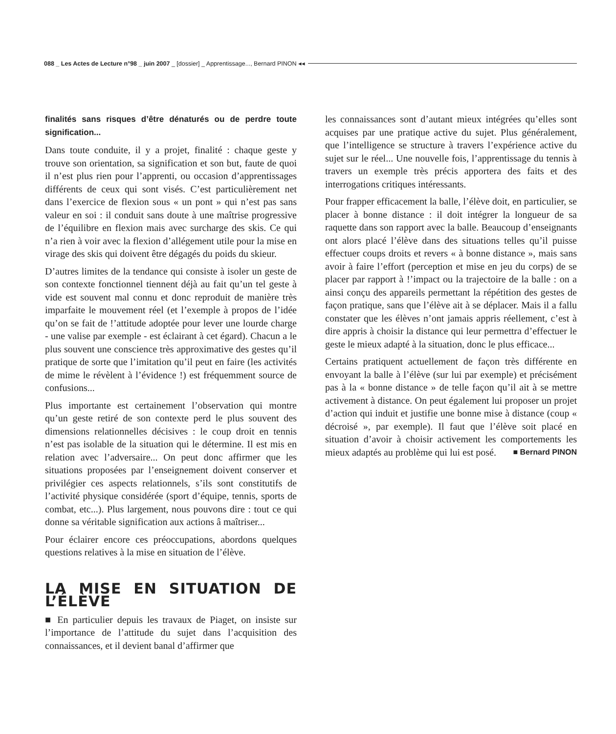088 _ Les Actes de Lecture n°98 _ juin 2007 _ [dossier] _ Apprentissage..., Bernard PINON ◂◂
finalités sans risques d’être dénaturés ou de perdre toute signification...
Dans toute conduite, il y a projet, finalité : chaque geste y trouve son orientation, sa signification et son but, faute de quoi il n’est plus rien pour l’apprenti, ou occasion d’apprentissages différents de ceux qui sont visés. C’est particulièrement net dans l’exercice de flexion sous « un pont » qui n’est pas sans valeur en soi : il conduit sans doute à une maîtrise progressive de l’équilibre en flexion mais avec surcharge des skis. Ce qui n’a rien à voir avec la flexion d’allégement utile pour la mise en virage des skis qui doivent être dégagés du poids du skieur.
D’autres limites de la tendance qui consiste à isoler un geste de son contexte fonctionnel tiennent déjà au fait qu’un tel geste à vide est souvent mal connu et donc reproduit de manière très imparfaite le mouvement réel (et l’exemple à propos de l’idée qu’on se fait de !’attitude adoptée pour lever une lourde charge - une valise par exemple - est éclairant à cet égard). Chacun a le plus souvent une conscience très approximative des gestes qu’il pratique de sorte que l’imitation qu’il peut en faire (les activités de mime le révèlent à l’évidence !) est fréquemment source de confusions...
Plus importante est certainement l’observation qui montre qu’un geste retiré de son contexte perd le plus souvent des dimensions relationnelles décisives : le coup droit en tennis n’est pas isolable de la situation qui le détermine. Il est mis en relation avec l’adversaire... On peut donc affirmer que les situations proposées par l’enseignement doivent conserver et privilégier ces aspects relationnels, s’ils sont constitutifs de l’activité physique considérée (sport d’équipe, tennis, sports de combat, etc...). Plus largement, nous pouvons dire : tout ce qui donne sa véritable signification aux actions â maîtriser...
Pour éclairer encore ces préoccupations, abordons quelques questions relatives à la mise en situation de l’élève.
LA MISE EN SITUATION DE L’ÉLÈVE
■ En particulier depuis les travaux de Piaget, on insiste sur l’importance de l’attitude du sujet dans l’acquisition des connaissances, et il devient banal d’affirmer que
les connaissances sont d’autant mieux intégrées qu’elles sont acquises par une pratique active du sujet. Plus généralement, que l’intelligence se structure à travers l’expérience active du sujet sur le réel... Une nouvelle fois, l’apprentissage du tennis à travers un exemple très précis apportera des faits et des interrogations critiques intéressants.
Pour frapper efficacement la balle, l’élève doit, en particulier, se placer à bonne distance : il doit intégrer la longueur de sa raquette dans son rapport avec la balle. Beaucoup d’enseignants ont alors placé l’élève dans des situations telles qu’il puisse effectuer coups droits et revers « à bonne distance », mais sans avoir à faire l’effort (perception et mise en jeu du corps) de se placer par rapport à !’impact ou la trajectoire de la balle : on a ainsi conçu des appareils permettant la répétition des gestes de façon pratique, sans que l’élève ait à se déplacer. Mais il a fallu constater que les élèves n’ont jamais appris réellement, c’est à dire appris à choisir la distance qui leur permettra d’effectuer le geste le mieux adapté à la situation, donc le plus efficace...
Certains pratiquent actuellement de façon très différente en envoyant la balle à l’élève (sur lui par exemple) et précisément pas à la « bonne distance » de telle façon qu’il ait à se mettre activement à distance. On peut également lui proposer un projet d’action qui induit et justifie une bonne mise à distance (coup « décroisé », par exemple). Il faut que l’élève soit placé en situation d’avoir à choisir activement les comportements les mieux adaptés au problème qui lui est posé. ■ Bernard PINON